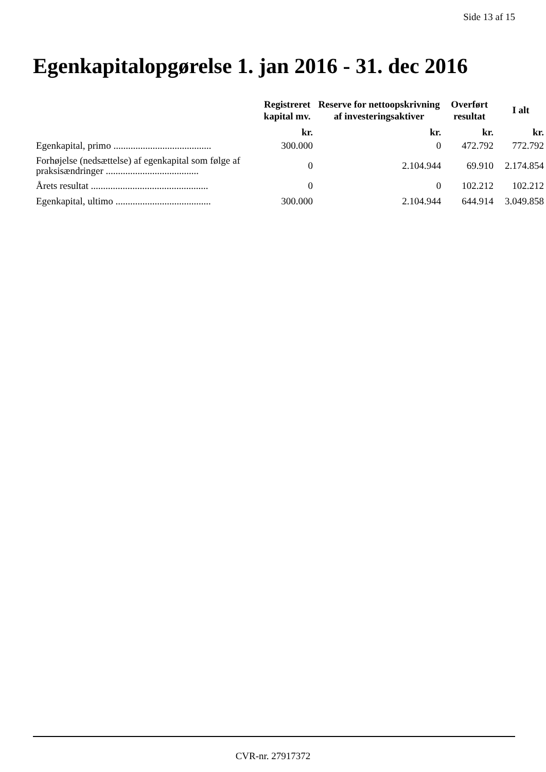Side 13 af 15
Egenkapitalopgørelse 1. jan 2016 - 31. dec 2016
| | Registreret kapital mv. | Reserve for nettoopskrivning af investeringsaktiver | Overført resultat | I alt |
| --- | --- | --- | --- | --- |
| | kr. | kr. | kr. | kr. |
| Egenkapital, primo ........................................ | 300.000 | 0 | 472.792 | 772.792 |
| Forhøjelse (nedsættelse) af egenkapital som følge af praksisændringer ...................................... | 0 | 2.104.944 | 69.910 | 2.174.854 |
| Årets resultat ................................................ | 0 | 0 | 102.212 | 102.212 |
| Egenkapital, ultimo ....................................... | 300.000 | 2.104.944 | 644.914 | 3.049.858 |
CVR-nr. 27917372